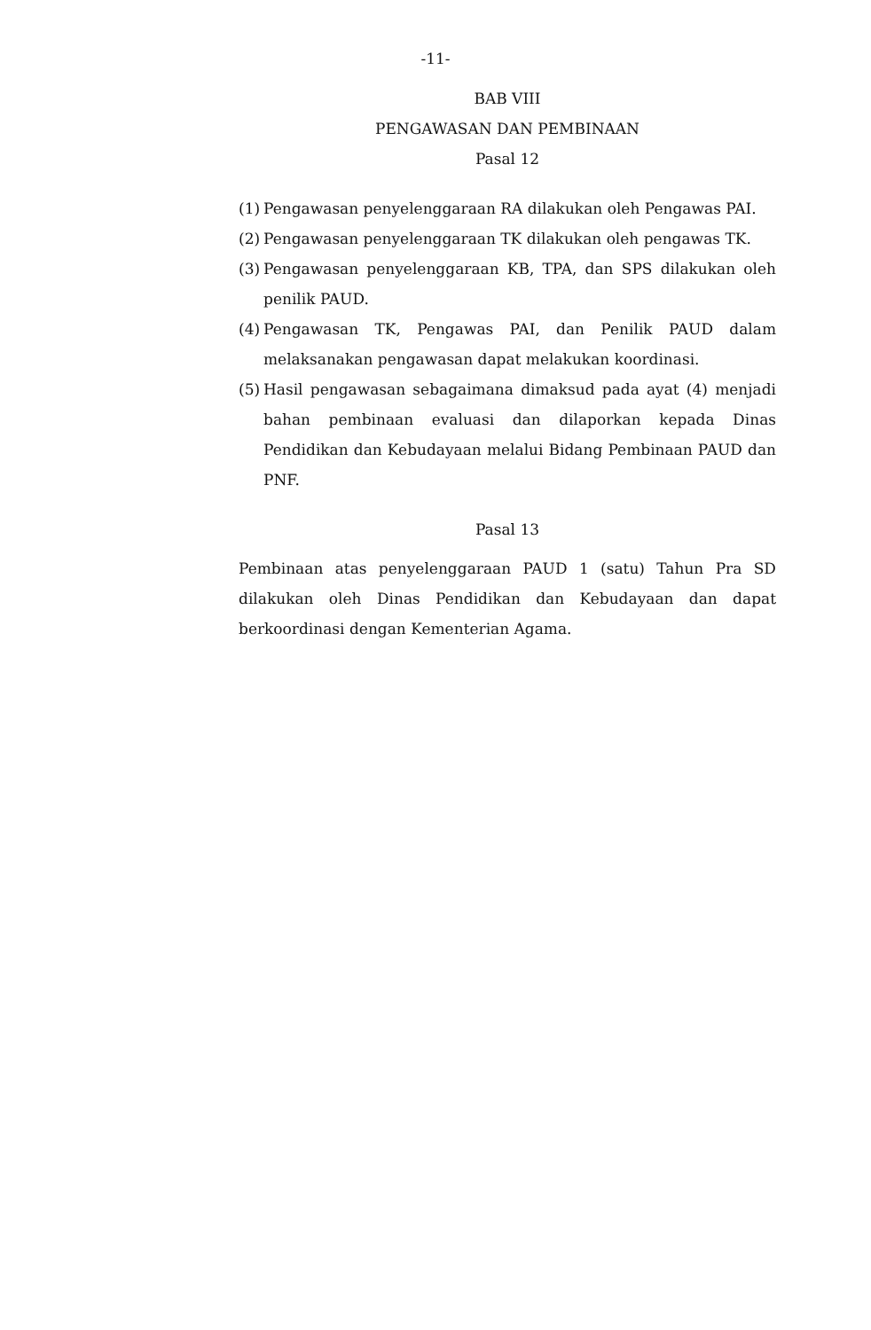-11-
BAB VIII
PENGAWASAN DAN PEMBINAAN
Pasal 12
(1) Pengawasan penyelenggaraan RA dilakukan oleh Pengawas PAI.
(2) Pengawasan penyelenggaraan TK dilakukan oleh pengawas TK.
(3) Pengawasan penyelenggaraan KB, TPA, dan SPS dilakukan oleh penilik PAUD.
(4) Pengawasan TK, Pengawas PAI, dan Penilik PAUD dalam melaksanakan pengawasan dapat melakukan koordinasi.
(5) Hasil pengawasan sebagaimana dimaksud pada ayat (4) menjadi bahan pembinaan evaluasi dan dilaporkan kepada Dinas Pendidikan dan Kebudayaan melalui Bidang Pembinaan PAUD dan PNF.
Pasal 13
Pembinaan atas penyelenggaraan PAUD 1 (satu) Tahun Pra SD dilakukan oleh Dinas Pendidikan dan Kebudayaan dan dapat berkoordinasi dengan Kementerian Agama.